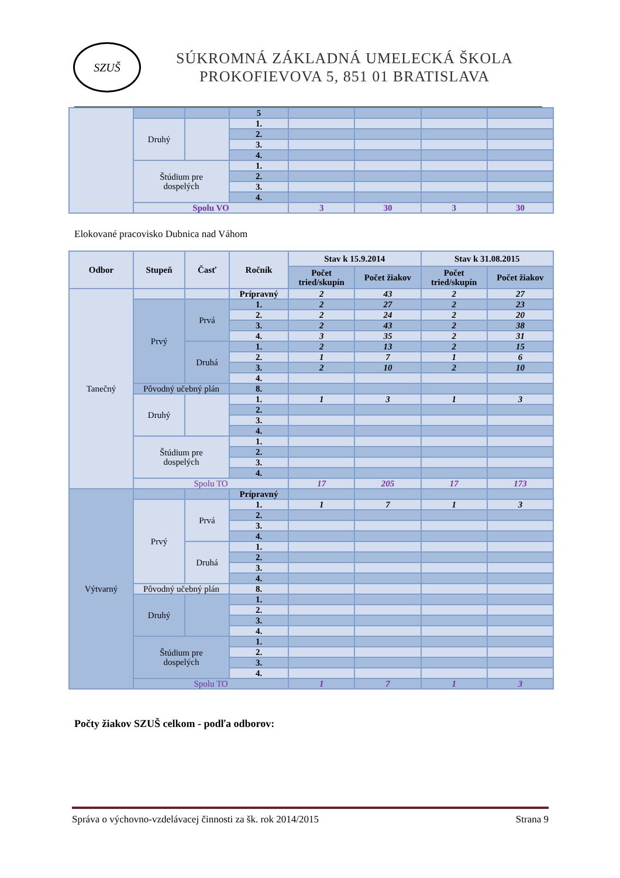SZUŠ
SÚKROMNÁ ZÁKLADNÁ UMELECKÁ ŠKOLA
PROKOFIEVOVA 5, 851 01 BRATISLAVA
| | | | 5 | | | | |
| | Druhý | | 1. | | | | |
| | | | 2. | | | | |
| | | | 3. | | | | |
| | | | 4. | | | | |
| | Štúdium pre dospelých | | 1. | | | | |
| | | | 2. | | | | |
| | | | 3. | | | | |
| | | | 4. | | | | |
| | Spolu VO | | | 3 | 30 | 3 | 30 |
Elokované pracovisko Dubnica nad Váhom
| Odbor | Stupeň | Časť | Ročník | Stav k 15.9.2014 | | Stav k 31.08.2015 | |
| --- | --- | --- | --- | --- | --- | --- | --- |
| | | | | Počet tried/skupín | Počet žiakov | Počet tried/skupín | Počet žiakov |
| Tanečný | | | Prípravný | 2 | 43 | 2 | 27 |
| | Prvý | Prvá | 1. | 2 | 27 | 2 | 23 |
| | | | 2. | 2 | 24 | 2 | 20 |
| | | | 3. | 2 | 43 | 2 | 38 |
| | | | 4. | 3 | 35 | 2 | 31 |
| | | Druhá | 1. | 2 | 13 | 2 | 15 |
| | | | 2. | 1 | 7 | 1 | 6 |
| | | | 3. | 2 | 10 | 2 | 10 |
| | | | 4. | | | | |
| | Pôvodný učebný plán | | 8. | | | | |
| | Druhý | | 1. | 1 | 3 | 1 | 3 |
| | | | 2. | | | | |
| | | | 3. | | | | |
| | | | 4. | | | | |
| | Štúdium pre dospelých | | 1. | | | | |
| | | | 2. | | | | |
| | | | 3. | | | | |
| | | | 4. | | | | |
| | Spolu TO | | | 17 | 205 | 17 | 173 |
| Výtvarný | | | Prípravný | | | | |
| | Prvý | Prvá | 1. | 1 | 7 | 1 | 3 |
| | | | 2. | | | | |
| | | | 3. | | | | |
| | | | 4. | | | | |
| | | Druhá | 1. | | | | |
| | | | 2. | | | | |
| | | | 3. | | | | |
| | | | 4. | | | | |
| | Pôvodný učebný plán | | 8. | | | | |
| | Druhý | | 1. | | | | |
| | | | 2. | | | | |
| | | | 3. | | | | |
| | | | 4. | | | | |
| | Štúdium pre dospelých | | 1. | | | | |
| | | | 2. | | | | |
| | | | 3. | | | | |
| | | | 4. | | | | |
| | Spolu TO | | | 1 | 7 | 1 | 3 |
Počty žiakov SZUŠ celkom - podľa odborov:
Správa o výchovno-vzdelávacej činnosti za šk. rok 2014/2015 Strana 9